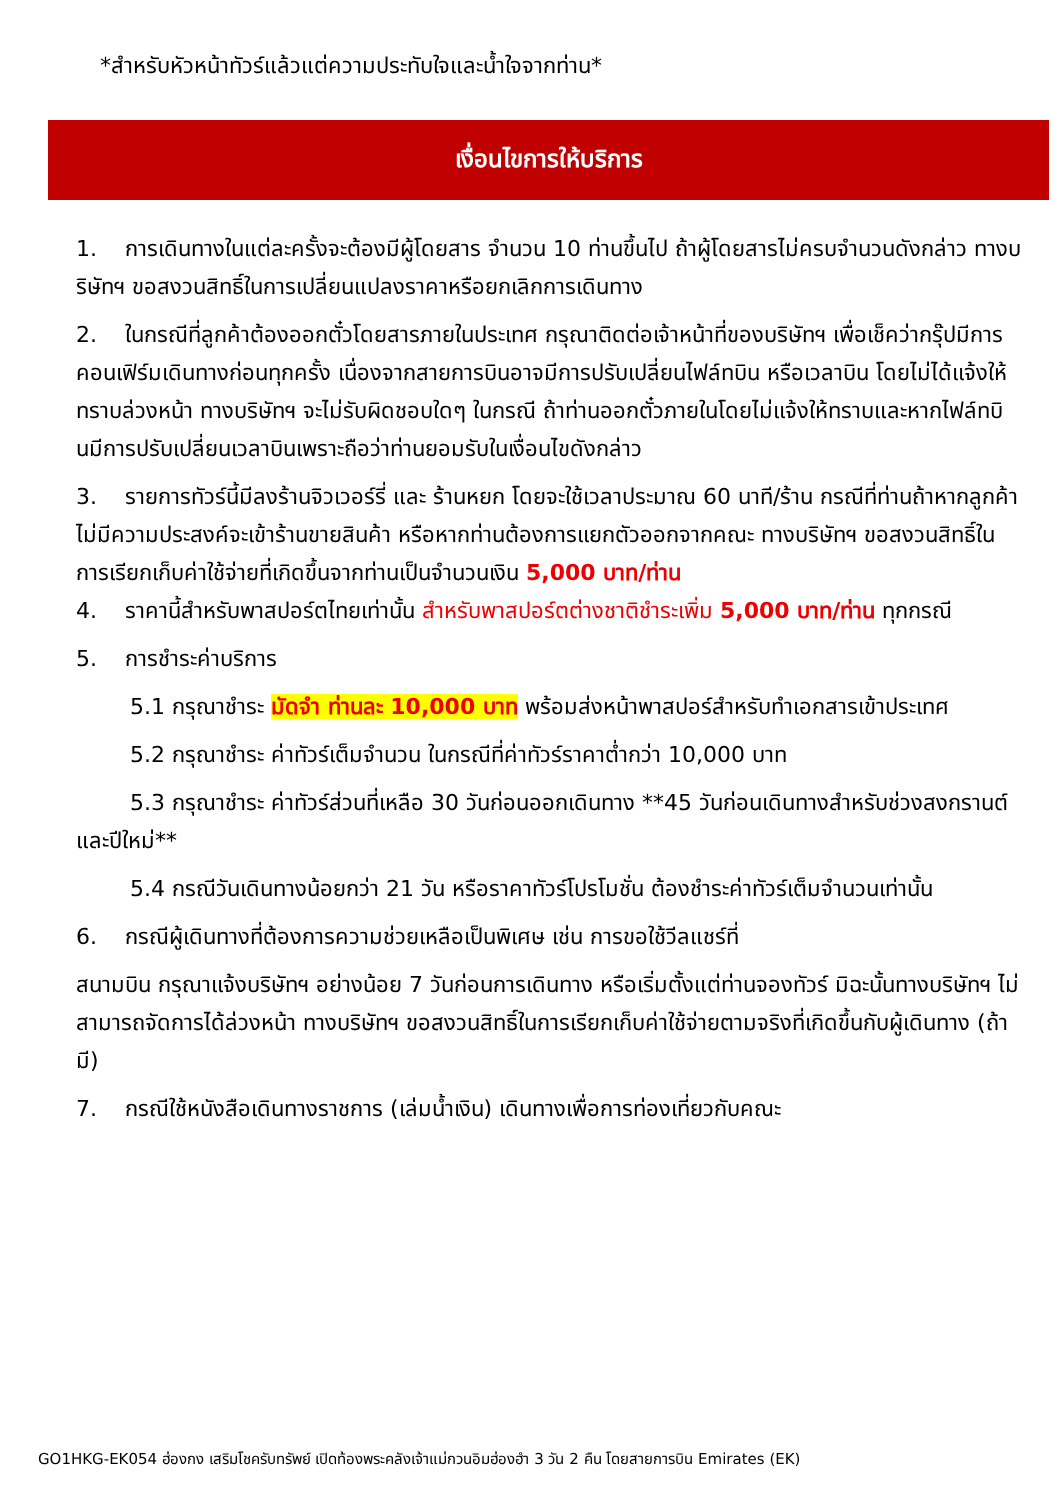*สำหรับหัวหน้าทัวร์แล้วแต่ความประทับใจและน้ำใจจากท่าน*
เงื่อนไขการให้บริการ
1. การเดินทางในแต่ละครั้งจะต้องมีผู้โดยสาร จำนวน 10 ท่านขึ้นไป ถ้าผู้โดยสารไม่ครบจำนวนดังกล่าว ทางบริษัทฯ ขอสงวนสิทธิ์ในการเปลี่ยนแปลงราคาหรือยกเลิกการเดินทาง
2. ในกรณีที่ลูกค้าต้องออกตั๋วโดยสารภายในประเทศ กรุณาติดต่อเจ้าหน้าที่ของบริษัทฯ เพื่อเช็คว่ากรุ๊ปมีการคอนเฟิร์มเดินทางก่อนทุกครั้ง เนื่องจากสายการบินอาจมีการปรับเปลี่ยนไฟล์ทบิน หรือเวลาบิน โดยไม่ได้แจ้งให้ทราบล่วงหน้า ทางบริษัทฯ จะไม่รับผิดชอบใดๆ ในกรณี ถ้าท่านออกตั๋วภายในโดยไม่แจ้งให้ทราบและหากไฟล์ทบินมีการปรับเปลี่ยนเวลาบินเพราะถือว่าท่านยอมรับในเงื่อนไขดังกล่าว
3. รายการทัวร์นี้มีลงร้านจิวเวอร์รี่ และ ร้านหยก โดยจะใช้เวลาประมาณ 60 นาที/ร้าน กรณีที่ท่านถ้าหากลูกค้าไม่มีความประสงค์จะเข้าร้านขายสินค้า หรือหากท่านต้องการแยกตัวออกจากคณะ ทางบริษัทฯ ขอสงวนสิทธิ์ในการเรียกเก็บค่าใช้จ่ายที่เกิดขึ้นจากท่านเป็นจำนวนเงิน 5,000 บาท/ท่าน
4. ราคานี้สำหรับพาสปอร์ตไทยเท่านั้น สำหรับพาสปอร์ตต่างชาติชำระเพิ่ม 5,000 บาท/ท่าน ทุกกรณี
5. การชำระค่าบริการ
5.1 กรุณาชำระ มัดจำ ท่านละ 10,000 บาท พร้อมส่งหน้าพาสปอร์สำหรับทำเอกสารเข้าประเทศ
5.2 กรุณาชำระ ค่าทัวร์เต็มจำนวน ในกรณีที่ค่าทัวร์ราคาต่ำกว่า 10,000 บาท
5.3 กรุณาชำระ ค่าทัวร์ส่วนที่เหลือ 30 วันก่อนออกเดินทาง **45 วันก่อนเดินทางสำหรับช่วงสงกรานต์และปีใหม่**
5.4 กรณีวันเดินทางน้อยกว่า 21 วัน หรือราคาทัวร์โปรโมชั่น ต้องชำระค่าทัวร์เต็มจำนวนเท่านั้น
6. กรณีผู้เดินทางที่ต้องการความช่วยเหลือเป็นพิเศษ เช่น การขอใช้วีลแชร์ที่
สนามบิน กรุณาแจ้งบริษัทฯ อย่างน้อย 7 วันก่อนการเดินทาง หรือเริ่มตั้งแต่ท่านจองทัวร์ มิฉะนั้นทางบริษัทฯ ไม่สามารถจัดการได้ล่วงหน้า ทางบริษัทฯ ขอสงวนสิทธิ์ในการเรียกเก็บค่าใช้จ่ายตามจริงที่เกิดขึ้นกับผู้เดินทาง (ถ้ามี)
7. กรณีใช้หนังสือเดินทางราชการ (เล่มน้ำเงิน) เดินทางเพื่อการท่องเที่ยวกับคณะ
GO1HKG-EK054 ฮ่องกง เสริมโชครับทรัพย์ เปิดท้องพระคลังเจ้าแม่กวนอิมฮ่องฮำ 3 วัน 2 คืน โดยสายการบิน Emirates (EK)